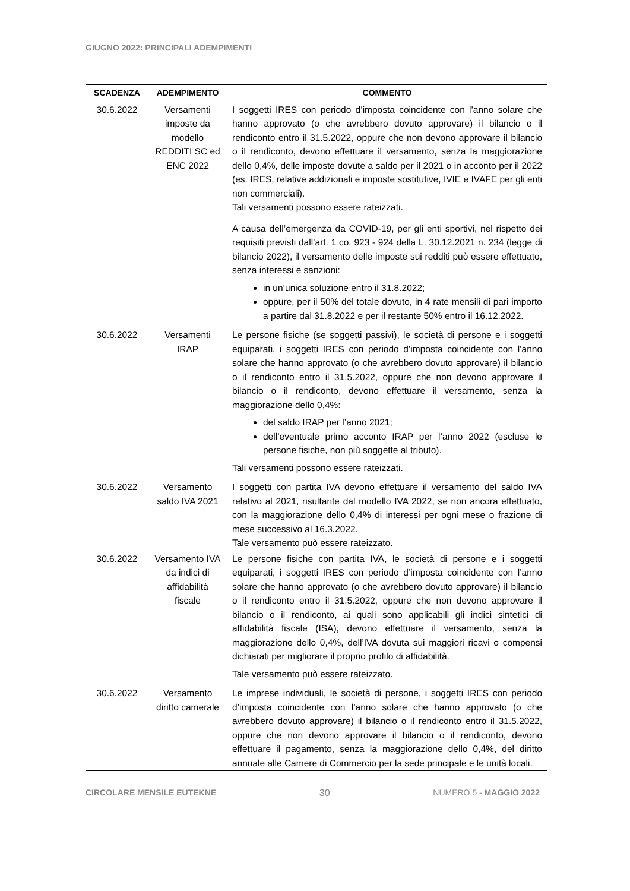GIUGNO 2022: PRINCIPALI ADEMPIMENTI
| SCADENZA | ADEMPIMENTO | COMMENTO |
| --- | --- | --- |
| 30.6.2022 | Versamenti imposte da modello REDDITI SC ed ENC 2022 | I soggetti IRES con periodo d’imposta coincidente con l’anno solare che hanno approvato (o che avrebbero dovuto approvare) il bilancio o il rendiconto entro il 31.5.2022, oppure che non devono approvare il bilancio o il rendiconto, devono effettuare il versamento, senza la maggiorazione dello 0,4%, delle imposte dovute a saldo per il 2021 o in acconto per il 2022 (es. IRES, relative addizionali e imposte sostitutive, IVIE e IVAFE per gli enti non commerciali). Tali versamenti possono essere rateizzati. A causa dell’emergenza da COVID-19, per gli enti sportivi, nel rispetto dei requisiti previsti dall’art. 1 co. 923 - 924 della L. 30.12.2021 n. 234 (legge di bilancio 2022), il versamento delle imposte sui redditi può essere effettuato, senza interessi e sanzioni: in un’unica soluzione entro il 31.8.2022; oppure, per il 50% del totale dovuto, in 4 rate mensili di pari importo a partire dal 31.8.2022 e per il restante 50% entro il 16.12.2022. |
| 30.6.2022 | Versamenti IRAP | Le persone fisiche (se soggetti passivi), le società di persone e i soggetti equiparati, i soggetti IRES con periodo d’imposta coincidente con l’anno solare che hanno approvato (o che avrebbero dovuto approvare) il bilancio o il rendiconto entro il 31.5.2022, oppure che non devono approvare il bilancio o il rendiconto, devono effettuare il versamento, senza la maggiorazione dello 0,4%: del saldo IRAP per l’anno 2021; dell’eventuale primo acconto IRAP per l’anno 2022 (escluse le persone fisiche, non più soggette al tributo). Tali versamenti possono essere rateizzati. |
| 30.6.2022 | Versamento saldo IVA 2021 | I soggetti con partita IVA devono effettuare il versamento del saldo IVA relativo al 2021, risultante dal modello IVA 2022, se non ancora effettuato, con la maggiorazione dello 0,4% di interessi per ogni mese o frazione di mese successivo al 16.3.2022. Tale versamento può essere rateizzato. |
| 30.6.2022 | Versamento IVA da indici di affidabilità fiscale | Le persone fisiche con partita IVA, le società di persone e i soggetti equiparati, i soggetti IRES con periodo d’imposta coincidente con l’anno solare che hanno approvato (o che avrebbero dovuto approvare) il bilancio o il rendiconto entro il 31.5.2022, oppure che non devono approvare il bilancio o il rendiconto, ai quali sono applicabili gli indici sintetici di affidabilità fiscale (ISA), devono effettuare il versamento, senza la maggiorazione dello 0,4%, dell’IVA dovuta sui maggiori ricavi o compensi dichiarati per migliorare il proprio profilo di affidabilità. Tale versamento può essere rateizzato. |
| 30.6.2022 | Versamento diritto camerale | Le imprese individuali, le società di persone, i soggetti IRES con periodo d’imposta coincidente con l’anno solare che hanno approvato (o che avrebbero dovuto approvare) il bilancio o il rendiconto entro il 31.5.2022, oppure che non devono approvare il bilancio o il rendiconto, devono effettuare il pagamento, senza la maggiorazione dello 0,4%, del diritto annuale alle Camere di Commercio per la sede principale e le unità locali. |
CIRCOLARE MENSILE EUTEKNE 30 NUMERO 5 - MAGGIO 2022